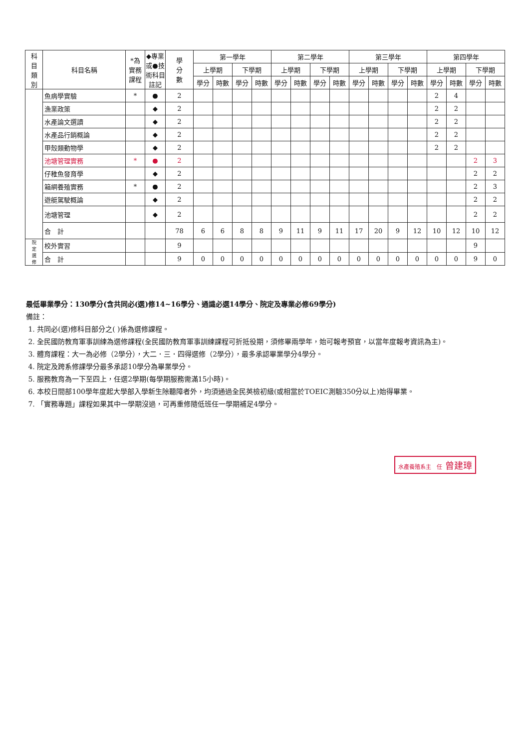| 科 目 類 別 | 科目名稱 | *為 實務 課程 | ◆專業或●技術科目註記 | 學 分 數 | 第一學年 | | | | 第二學年 | | | | 第三學年 | | | | 第四學年 | | | |
| --- | --- | --- | --- | --- | --- | --- | --- | --- | --- | --- | --- | --- | --- | --- | --- | --- | --- | --- | --- | --- |
| | | | | | 上學期 | | 下學期 | | 上學期 | | 下學期 | | 上學期 | | 下學期 | | 上學期 | | 下學期 | |
| | | | | | 學分 | 時數 | 學分 | 時數 | 學分 | 時數 | 學分 | 時數 | 學分 | 時數 | 學分 | 時數 | 學分 | 時數 | 學分 | 時數 |
| | 魚病學實驗 | * | ● | 2 | | | | | | | | | | | | | 2 | 4 | | |
| | 漁業政策 | | ◆ | 2 | | | | | | | | | | | | | 2 | 2 | | |
| | 水產論文選讀 | | ◆ | 2 | | | | | | | | | | | | | 2 | 2 | | |
| | 水產品行銷概論 | | ◆ | 2 | | | | | | | | | | | | | 2 | 2 | | |
| | 甲殼類動物學 | | ◆ | 2 | | | | | | | | | | | | | 2 | 2 | | |
| | 池塘管理實務 | * | ● | 2 | | | | | | | | | | | | | | | 2 | 3 |
| | 仔稚魚發育學 | | ◆ | 2 | | | | | | | | | | | | | | | 2 | 2 |
| | 箱網養殖實務 | * | ● | 2 | | | | | | | | | | | | | | | 2 | 3 |
| | 遊艇駕駛概論 | | ◆ | 2 | | | | | | | | | | | | | | | 2 | 2 |
| | 池塘管理 | | ◆ | 2 | | | | | | | | | | | | | | | 2 | 2 |
| | 合 計 | | | 78 | 6 | 6 | 8 | 8 | 9 | 11 | 9 | 11 | 17 | 20 | 9 | 12 | 10 | 12 | 10 | 12 |
| 院 定 選 修 | 校外實習 | | | 9 | | | | | | | | | | | | | | | 9 | |
| | 合 計 | | | 9 | 0 | 0 | 0 | 0 | 0 | 0 | 0 | 0 | 0 | 0 | 0 | 0 | 0 | 0 | 9 | 0 |
最低畢業學分：130學分(含共同必(選)修14~16學分、通識必選14學分、院定及專業必修69學分)
備註：
1. 共同必(選)修科目部分之( )係為選修課程。
2. 全民國防教育軍事訓練為選修課程(全民國防教育軍事訓練課程可折抵役期，須修畢兩學年，始可報考預官，以當年度報考資訊為主)。
3. 體育課程：大一為必修（2學分），大二．三．四得選修（2學分），最多承認畢業學分4學分。
4. 院定及跨系修課學分最多承認10學分為畢業學分。
5. 服務教育為一下至四上，任選2學期(每學期服務需滿15小時)。
6. 本校日間部100學年度起大學部入學新生除聽障者外，均須通過全民英檢初級(或相當於TOEIC測驗350分以上)始得畢業。
7. 「實務專題」課程如果其中一學期沒過，可再重修隨低班任一學期補足4學分。
水產養殖系主　任 曾建璋